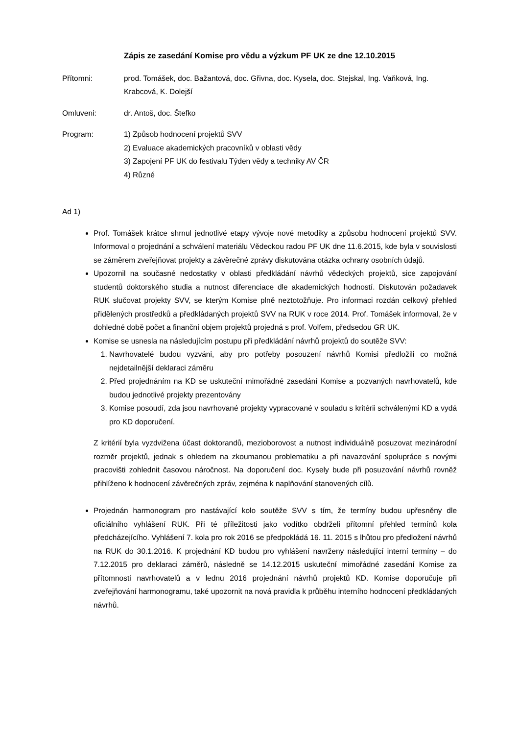Zápis ze zasedání Komise pro vědu a výzkum PF UK ze dne 12.10.2015
Přítomni: prod. Tomášek, doc. Bažantová, doc. Gřivna, doc. Kysela, doc. Stejskal, Ing. Vaňková, Ing. Krabcová, K. Dolejší
Omluveni: dr. Antoš, doc. Štefko
Program: 1) Způsob hodnocení projektů SVV
2) Evaluace akademických pracovníků v oblasti vědy
3) Zapojení PF UK do festivalu Týden vědy a techniky AV ČR
4) Různé
Ad 1)
Prof. Tomášek krátce shrnul jednotlivé etapy vývoje nové metodiky a způsobu hodnocení projektů SVV. Informoval o projednání a schválení materiálu Vědeckou radou PF UK dne 11.6.2015, kde byla v souvislosti se záměrem zveřejňovat projekty a závěrečné zprávy diskutována otázka ochrany osobních údajů.
Upozornil na současné nedostatky v oblasti předkládání návrhů vědeckých projektů, sice zapojování studentů doktorského studia a nutnost diferenciace dle akademických hodností. Diskutován požadavek RUK slučovat projekty SVV, se kterým Komise plně neztotožňuje. Pro informaci rozdán celkový přehled přidělených prostředků a předkládaných projektů SVV na RUK v roce 2014. Prof. Tomášek informoval, že v dohledné době počet a finanční objem projektů projedná s prof. Volfem, předsedou GR UK.
Komise se usnesla na následujícím postupu při předkládání návrhů projektů do soutěže SVV:
1. Navrhovatelé budou vyzváni, aby pro potřeby posouzení návrhů Komisi předložili co možná nejdetailnější deklaraci záměru
2. Před projednáním na KD se uskuteční mimořádné zasedání Komise a pozvaných navrhovatelů, kde budou jednotlivé projekty prezentovány
3. Komise posoudí, zda jsou navrhované projekty vypracované v souladu s kritérii schválenými KD a vydá pro KD doporučení.
Z kritérií byla vyzdvižena účast doktorandů, mezioborovost a nutnost individuálně posuzovat mezinárodní rozměr projektů, jednak s ohledem na zkoumanou problematiku a při navazování spolupráce s novými pracovišti zohlednit časovou náročnost. Na doporučení doc. Kysely bude při posuzování návrhů rovněž přihlíženo k hodnocení závěrečných zpráv, zejména k naplňování stanovených cílů.
Projednán harmonogram pro nastávající kolo soutěže SVV s tím, že termíny budou upřesněny dle oficiálního vyhlášení RUK. Při té příležitosti jako vodítko obdrželi přítomní přehled termínů kola předcházejícího. Vyhlášení 7. kola pro rok 2016 se předpokládá 16. 11. 2015 s lhůtou pro předložení návrhů na RUK do 30.1.2016. K projednání KD budou pro vyhlášení navrženy následující interní termíny – do 7.12.2015 pro deklaraci záměrů, následně se 14.12.2015 uskuteční mimořádné zasedání Komise za přítomnosti navrhovatelů a v lednu 2016 projednání návrhů projektů KD. Komise doporučuje při zveřejňování harmonogramu, také upozornit na nová pravidla k průběhu interního hodnocení předkládaných návrhů.